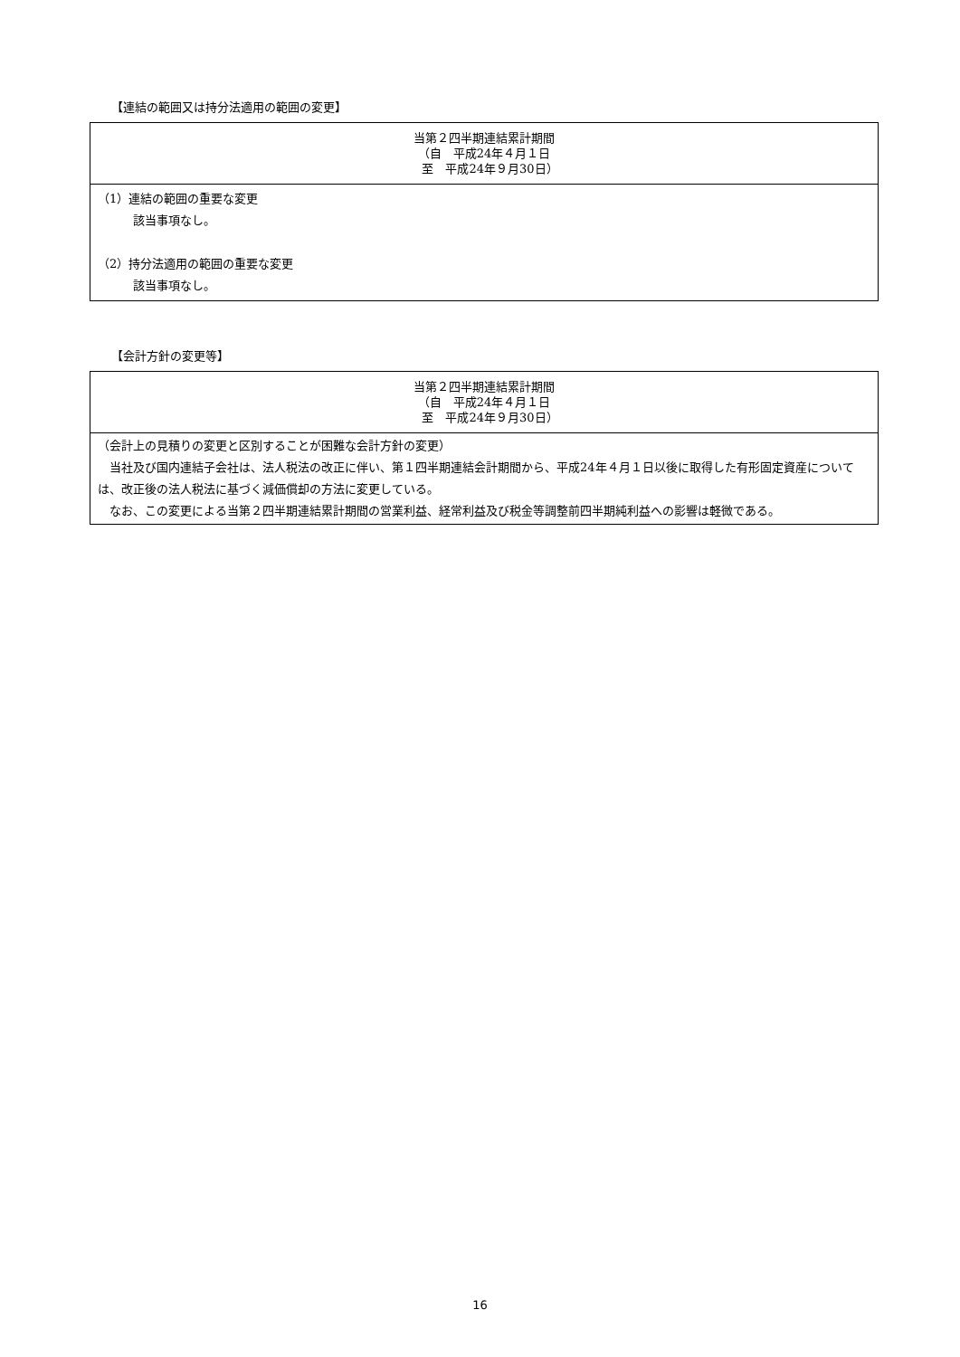【連結の範囲又は持分法適用の範囲の変更】
| 当第２四半期連結累計期間 （自 平成24年４月１日 至 平成24年９月30日） |
| --- |
| （1）連結の範囲の重要な変更 該当事項なし。 （2）持分法適用の範囲の重要な変更 該当事項なし。 |
【会計方針の変更等】
| 当第２四半期連結累計期間 （自 平成24年４月１日 至 平成24年９月30日） |
| --- |
| （会計上の見積りの変更と区別することが困難な会計方針の変更） 当社及び国内連結子会社は、法人税法の改正に伴い、第１四半期連結会計期間から、平成24年４月１日以後に取得した有形固定資産については、改正後の法人税法に基づく減価償却の方法に変更している。 なお、この変更による当第２四半期連結累計期間の営業利益、経常利益及び税金等調整前四半期純利益への影響は軽微である。 |
16